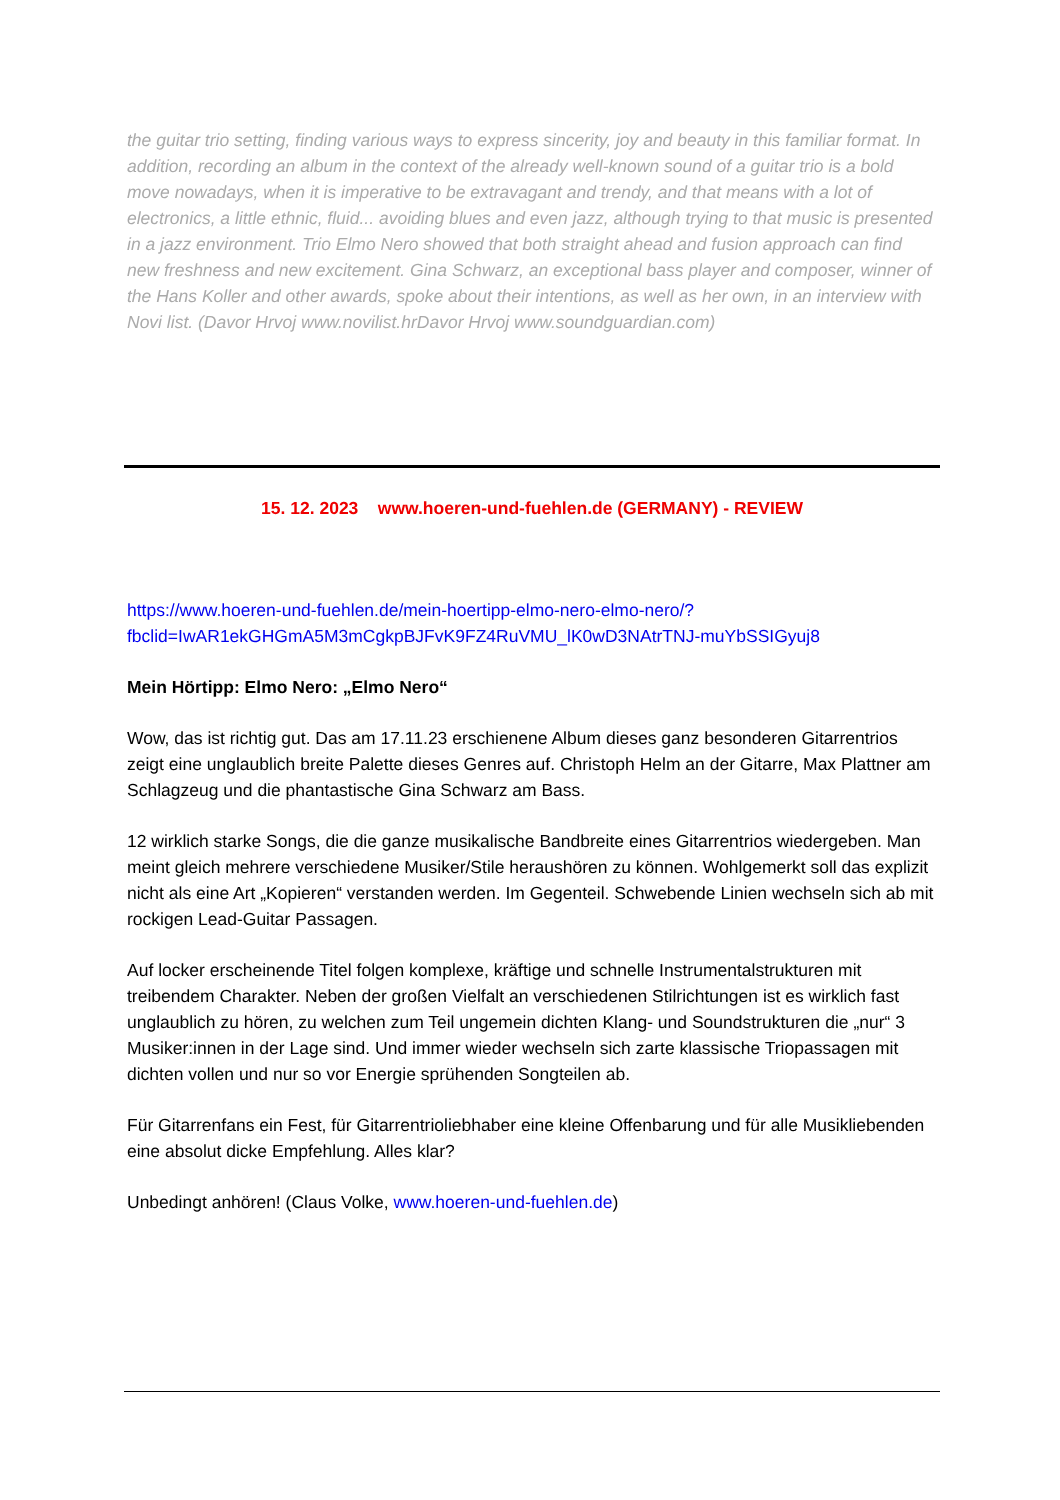the guitar trio setting, finding various ways to express sincerity, joy and beauty in this familiar format. In addition, recording an album in the context of the already well-known sound of a guitar trio is a bold move nowadays, when it is imperative to be extravagant and trendy, and that means with a lot of electronics, a little ethnic, fluid... avoiding blues and even jazz, although trying to that music is presented in a jazz environment. Trio Elmo Nero showed that both straight ahead and fusion approach can find new freshness and new excitement. Gina Schwarz, an exceptional bass player and composer, winner of the Hans Koller and other awards, spoke about their intentions, as well as her own, in an interview with Novi list. (Davor Hrvoj www.novilist.hr Davor Hrvoj www.soundguardian.com)
15. 12. 2023 www.hoeren-und-fuehlen.de (GERMANY) - REVIEW
https://www.hoeren-und-fuehlen.de/mein-hoertipp-elmo-nero-elmo-nero/?fbclid=IwAR1ekGHGmA5M3mCgkpBJFvK9FZ4RuVMU_lK0wD3NAtrTNJ-muYbSSIGyuj8
Mein Hörtipp: Elmo Nero: „Elmo Nero“
Wow, das ist richtig gut. Das am 17.11.23 erschienene Album dieses ganz besonderen Gitarrentrios zeigt eine unglaublich breite Palette dieses Genres auf. Christoph Helm an der Gitarre, Max Plattner am Schlagzeug und die phantastische Gina Schwarz am Bass.
12 wirklich starke Songs, die die ganze musikalische Bandbreite eines Gitarrentrios wiedergeben. Man meint gleich mehrere verschiedene Musiker/Stile heraushören zu können. Wohlgemerkt soll das explizit nicht als eine Art „Kopieren“ verstanden werden. Im Gegenteil. Schwebende Linien wechseln sich ab mit rockigen Lead-Guitar Passagen.
Auf locker erscheinende Titel folgen komplexe, kräftige und schnelle Instrumentalstrukturen mit treibendem Charakter. Neben der großen Vielfalt an verschiedenen Stilrichtungen ist es wirklich fast unglaublich zu hören, zu welchen zum Teil ungemein dichten Klang- und Soundstrukturen die „nur“ 3 Musiker:innen in der Lage sind. Und immer wieder wechseln sich zarte klassische Triopassagen mit dichten vollen und nur so vor Energie sprühenden Songteilen ab.
Für Gitarrenfans ein Fest, für Gitarrentrioliebhaber eine kleine Offenbarung und für alle Musikliebenden eine absolut dicke Empfehlung. Alles klar?
Unbedingt anhören! (Claus Volke, www.hoeren-und-fuehlen.de)